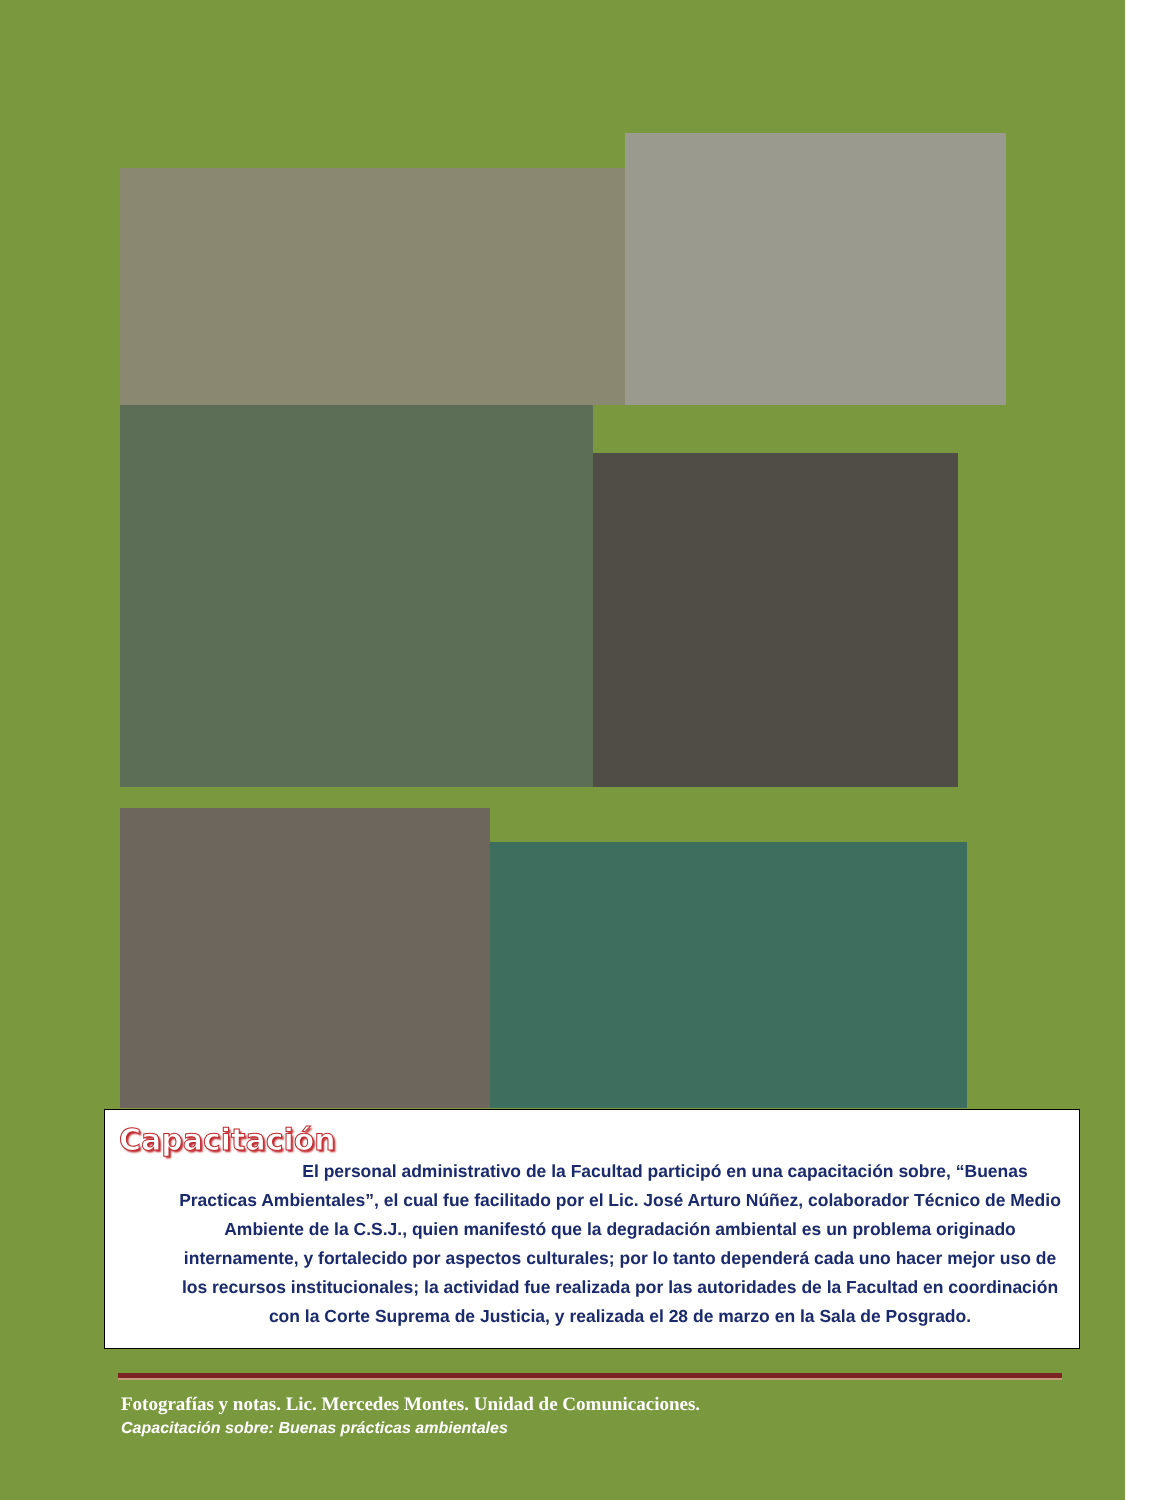Capacitación
El personal administrativo de la Facultad participó en una capacitación sobre, “Buenas Practicas Ambientales”, el cual fue facilitado por el Lic. José Arturo Núñez, colaborador Técnico de Medio Ambiente de la C.S.J., quien manifestó que la degradación ambiental es un problema originado internamente, y fortalecido por aspectos culturales; por lo tanto dependerá cada uno hacer mejor uso de los recursos institucionales; la actividad fue realizada por las autoridades de la Facultad en coordinación con la Corte Suprema de Justicia, y realizada el 28 de marzo en la Sala de Posgrado.
Fotografías y notas. Lic. Mercedes Montes. Unidad de Comunicaciones.
Capacitación sobre: Buenas prácticas ambientales